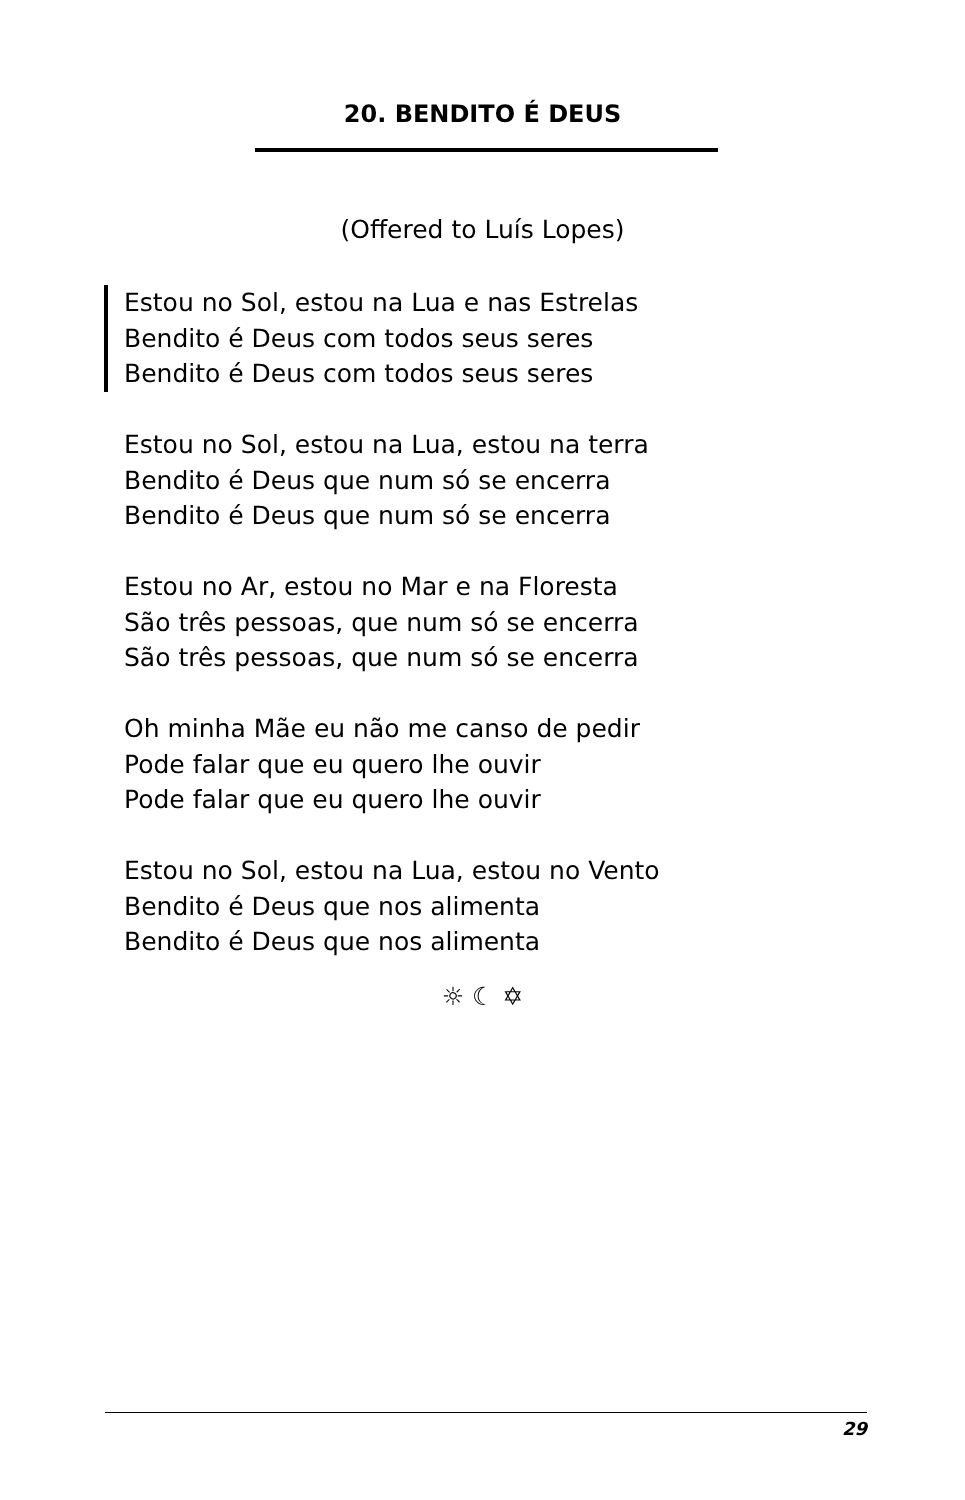20. BENDITO É DEUS
(Offered to Luís Lopes)
Estou no Sol, estou na Lua e nas Estrelas
Bendito é Deus com todos seus seres
Bendito é Deus com todos seus seres
Estou no Sol, estou na Lua, estou na terra
Bendito é Deus que num só se encerra
Bendito é Deus que num só se encerra
Estou no Ar, estou no Mar e na Floresta
São três pessoas, que num só se encerra
São três pessoas, que num só se encerra
Oh minha Mãe eu não me canso de pedir
Pode falar que eu quero lhe ouvir
Pode falar que eu quero lhe ouvir
Estou no Sol, estou na Lua, estou no Vento
Bendito é Deus que nos alimenta
Bendito é Deus que nos alimenta
☼ ☾ ✡
29